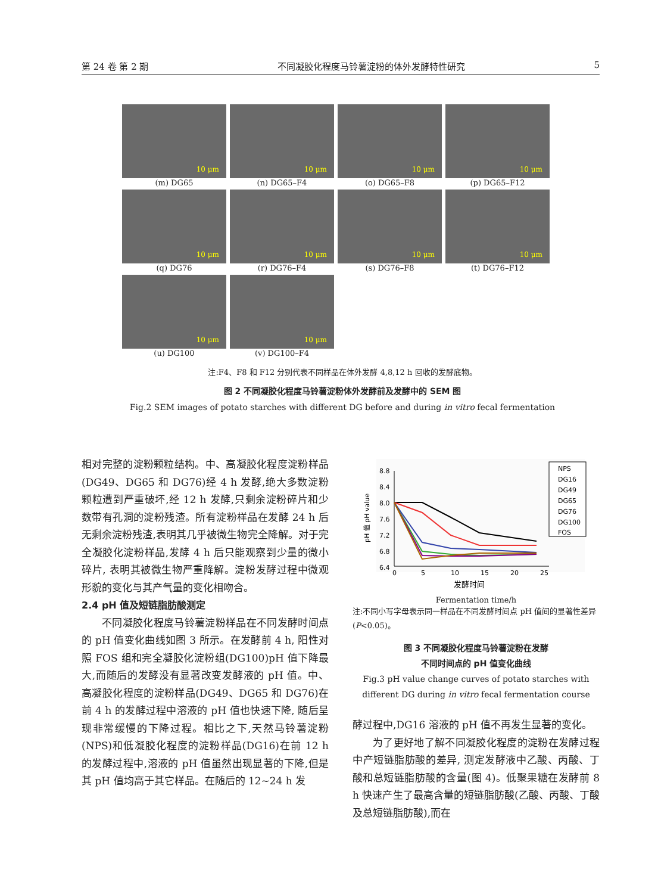第 24 卷 第 2 期 不同凝胶化程度马铃薯淀粉的体外发酵特性研究 5
10 μm
(m) DG65
10 μm
(n) DG65–F4
10 μm
(o) DG65–F8
10 μm
(p) DG65–F12
10 μm
(q) DG76
10 μm
(r) DG76–F4
10 μm
(s) DG76–F8
10 μm
(t) DG76–F12
10 μm
(u) DG100
10 μm
(v) DG100–F4
注:F4、F8 和 F12 分别代表不同样品在体外发酵 4,8,12 h 回收的发酵底物。
图 2 不同凝胶化程度马铃薯淀粉体外发酵前及发酵中的 SEM 图
Fig.2 SEM images of potato starches with different DG before and during in vitro fecal fermentation
相对完整的淀粉颗粒结构。中、高凝胶化程度淀粉样品(DG49、DG65 和 DG76)经 4 h 发酵,绝大多数淀粉颗粒遭到严重破坏,经 12 h 发酵,只剩余淀粉碎片和少数带有孔洞的淀粉残渣。所有淀粉样品在发酵 24 h 后无剩余淀粉残渣,表明其几乎被微生物完全降解。对于完全凝胶化淀粉样品,发酵 4 h 后只能观察到少量的微小碎片, 表明其被微生物严重降解。淀粉发酵过程中微观形貌的变化与其产气量的变化相吻合。
2.4 pH 值及短链脂肪酸测定
不同凝胶化程度马铃薯淀粉样品在不同发酵时间点的 pH 值变化曲线如图 3 所示。在发酵前 4 h, 阳性对照 FOS 组和完全凝胶化淀粉组(DG100)pH 值下降最大,而随后的发酵没有显著改变发酵液的 pH 值。中、高凝胶化程度的淀粉样品(DG49、DG65 和 DG76)在前 4 h 的发酵过程中溶液的 pH 值也快速下降, 随后呈现非常缓慢的下降过程。相比之下,天然马铃薯淀粉(NPS)和低凝胶化程度的淀粉样品(DG16)在前 12 h 的发酵过程中,溶液的 pH 值虽然出现显著的下降,但是其 pH 值均高于其它样品。在随后的 12~24 h 发
8.8
8.4
8.0
7.6
7.2
6.8
6.4
0
5
10
15
20
25
pH 值 pH value
NPS
DG16
DG49
DG65
DG76
DG100
FOS
发酵时间
Fermentation time/h
注:不同小写字母表示同一样品在不同发酵时间点 pH 值间的显著性差异(P<0.05)。
图 3 不同凝胶化程度马铃薯淀粉在发酵
不同时间点的 pH 值变化曲线
Fig.3 pH value change curves of potato starches with different DG during in vitro fecal fermentation course
酵过程中,DG16 溶液的 pH 值不再发生显著的变化。
为了更好地了解不同凝胶化程度的淀粉在发酵过程中产短链脂肪酸的差异, 测定发酵液中乙酸、丙酸、丁酸和总短链脂肪酸的含量(图 4)。低聚果糖在发酵前 8 h 快速产生了最高含量的短链脂肪酸(乙酸、丙酸、丁酸及总短链脂肪酸),而在